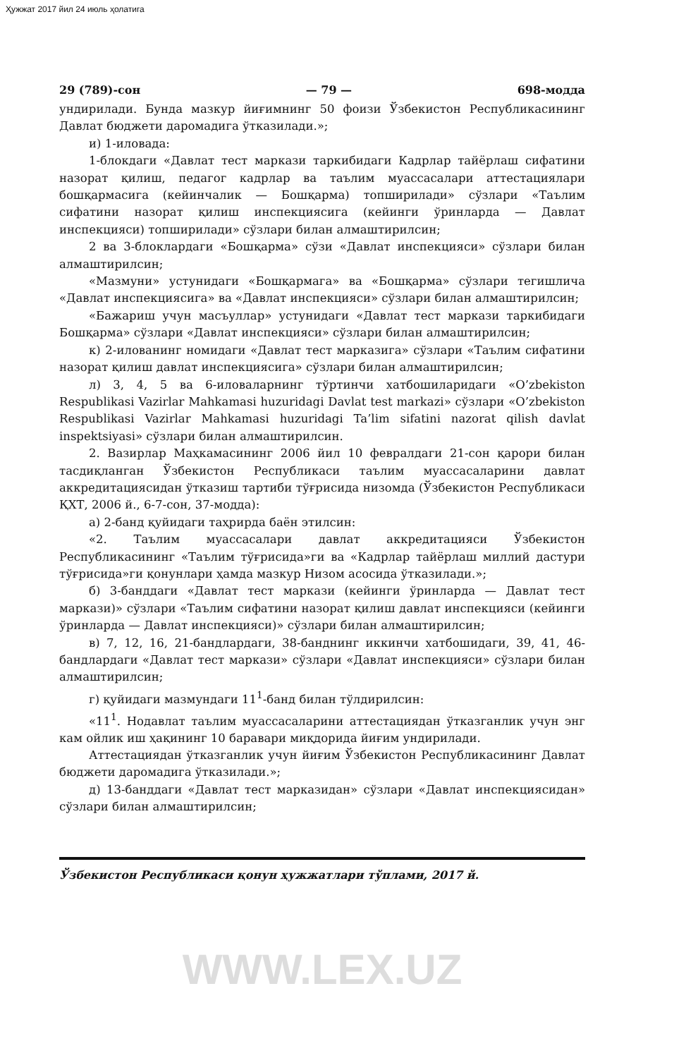Ҳужжат 2017 йил 24 июль ҳолатига
29 (789)-сон — 79 — 698-модда
ундирилади. Бунда мазкур йиғимнинг 50 фоизи Ўзбекистон Республикасининг Давлат бюджети даромадига ўтказилади.»;
и) 1-иловада:
1-блокдаги «Давлат тест маркази таркибидаги Кадрлар тайёрлаш сифатини назорат қилиш, педагог кадрлар ва таълим муассасалари аттестациялари бошқармасига (кейинчалик — Бошқарма) топширилади» сўзлари «Таълим сифатини назорат қилиш инспекциясига (кейинги ўринларда — Давлат инспекцияси) топширилади» сўзлари билан алмаштирилсин;
2 ва 3-блоклардаги «Бошқарма» сўзи «Давлат инспекцияси» сўзлари билан алмаштирилсин;
«Мазмуни» устунидаги «Бошқармага» ва «Бошқарма» сўзлари тегишлича «Давлат инспекциясига» ва «Давлат инспекцияси» сўзлари билан алмаштирилсин;
«Бажариш учун масъуллар» устунидаги «Давлат тест маркази таркибидаги Бошқарма» сўзлари «Давлат инспекцияси» сўзлари билан алмаштирилсин;
к) 2-илованинг номидаги «Давлат тест марказига» сўзлари «Таълим сифатини назорат қилиш давлат инспекциясига» сўзлари билан алмаштирилсин;
л) 3, 4, 5 ва 6-иловаларнинг тўртинчи хатбошиларидаги «O’zbekiston Respublikasi Vazirlar Mahkamasi huzuridagi Davlat test markazi» сўзлари «O’zbekiston Respublikasi Vazirlar Mahkamasi huzuridagi Ta’lim sifatini nazorat qilish davlat inspektsiyasi» сўзлари билан алмаштирилсин.
2. Вазирлар Маҳкамасининг 2006 йил 10 февралдаги 21-сон қарори билан тасдиқланган Ўзбекистон Республикаси таълим муассасаларини давлат аккредитациясидан ўтказиш тартиби тўғрисида низомда (Ўзбекистон Республикаси ҚХТ, 2006 й., 6-7-сон, 37-модда):
а) 2-банд қуйидаги таҳрирда баён этилсин:
«2. Таълим муассасалари давлат аккредитацияси Ўзбекистон Республикасининг «Таълим тўғрисида»ги ва «Кадрлар тайёрлаш миллий дастури тўғрисида»ги қонунлари ҳамда мазкур Низом асосида ўтказилади.»;
б) 3-банддаги «Давлат тест маркази (кейинги ўринларда — Давлат тест маркази)» сўзлари «Таълим сифатини назорат қилиш давлат инспекцияси (кейинги ўринларда — Давлат инспекцияси)» сўзлари билан алмаштирилсин;
в) 7, 12, 16, 21-бандлардаги, 38-банднинг иккинчи хатбошидаги, 39, 41, 46-бандлардаги «Давлат тест маркази» сўзлари «Давлат инспекцияси» сўзлари билан алмаштирилсин;
г) қуйидаги мазмундаги 11<sup>1</sup>-банд билан тўлдирилсин:
«11<sup>1</sup>. Нодавлат таълим муассасаларини аттестациядан ўтказганлик учун энг кам ойлик иш ҳақининг 10 баравари миқдорида йиғим ундирилади.
Аттестациядан ўтказганлик учун йиғим Ўзбекистон Республикасининг Давлат бюджети даромадига ўтказилади.»;
д) 13-банддаги «Давлат тест марказидан» сўзлари «Давлат инспекциясидан» сўзлари билан алмаштирилсин;
Ўзбекистон Республикаси қонун ҳужжатлари тўплами, 2017 й.
WWW.LEX.UZ